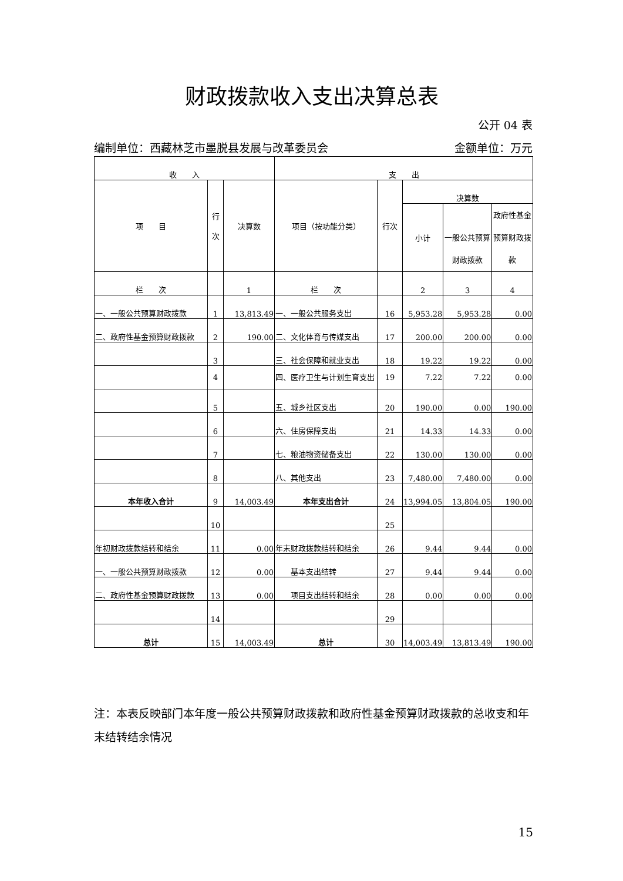财政拨款收入支出决算总表
公开 04 表
编制单位：西藏林芝市墨脱县发展与改革委员会 金额单位：万元
| 收 入 | | | 支 出 | | | | |
| --- | --- | --- | --- | --- | --- | --- | --- |
| 项 目 | 行 次 | 决算数 | 项目（按功能分类） | 行次 | 决算数 | | |
| | | | | | 小计 | 一般公共预算财政拨款 | 政府性基金预算财政拨款 |
| 栏 次 | | 1 | 栏 次 | | 2 | 3 | 4 |
| 一、一般公共预算财政拨款 | 1 | 13,813.49 | 一、一般公共服务支出 | 16 | 5,953.28 | 5,953.28 | 0.00 |
| 二、政府性基金预算财政拨款 | 2 | 190.00 | 二、文化体育与传媒支出 | 17 | 200.00 | 200.00 | 0.00 |
| | 3 | | 三、社会保障和就业支出 | 18 | 19.22 | 19.22 | 0.00 |
| | 4 | | 四、医疗卫生与计划生育支出 | 19 | 7.22 | 7.22 | 0.00 |
| | 5 | | 五、城乡社区支出 | 20 | 190.00 | 0.00 | 190.00 |
| | 6 | | 六、住房保障支出 | 21 | 14.33 | 14.33 | 0.00 |
| | 7 | | 七、粮油物资储备支出 | 22 | 130.00 | 130.00 | 0.00 |
| | 8 | | 八、其他支出 | 23 | 7,480.00 | 7,480.00 | 0.00 |
| 本年收入合计 | 9 | 14,003.49 | 本年支出合计 | 24 | 13,994.05 | 13,804.05 | 190.00 |
| | 10 | | | 25 | | | |
| 年初财政拨款结转和结余 | 11 | 0.00 | 年末财政拨款结转和结余 | 26 | 9.44 | 9.44 | 0.00 |
| 一、一般公共预算财政拨款 | 12 | 0.00 | 基本支出结转 | 27 | 9.44 | 9.44 | 0.00 |
| 二、政府性基金预算财政拨款 | 13 | 0.00 | 项目支出结转和结余 | 28 | 0.00 | 0.00 | 0.00 |
| | 14 | | | 29 | | | |
| 总计 | 15 | 14,003.49 | 总计 | 30 | 14,003.49 | 13,813.49 | 190.00 |
注：本表反映部门本年度一般公共预算财政拨款和政府性基金预算财政拨款的总收支和年末结转结余情况
15